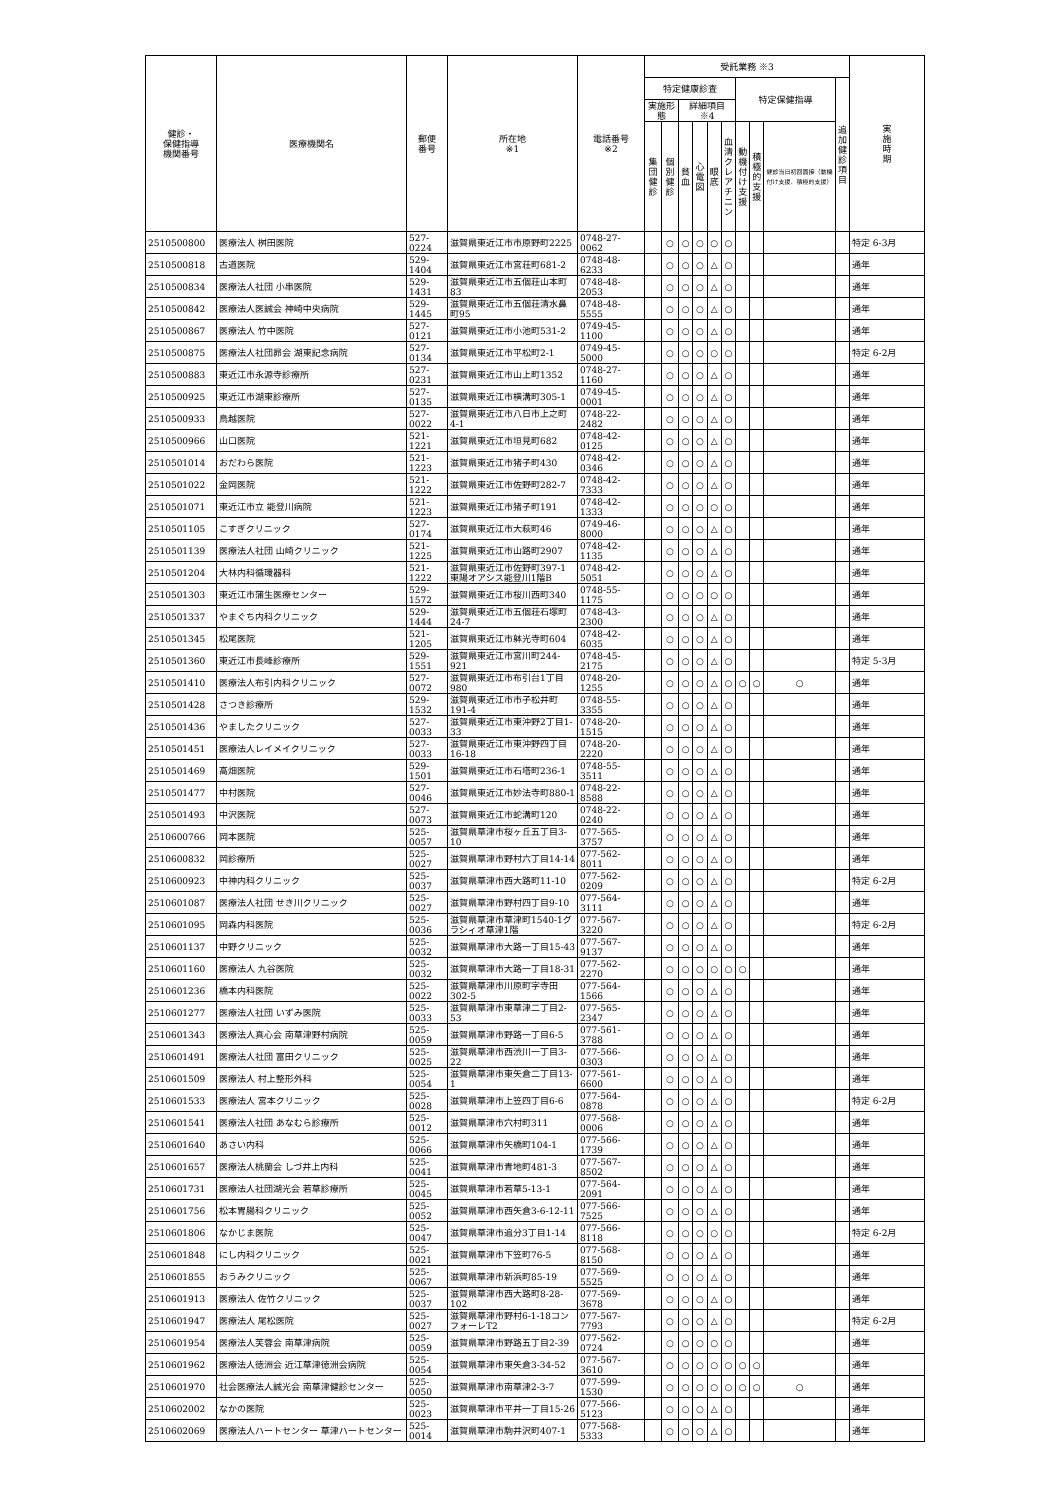| 健診・ 保健指導 機関番号 | 医療機関名 | 郵便 番号 | 所在地 ※1 | 電話番号 ※2 | 受託業務 ※3 | | | | | | | | | | 実 施 時 期 |
| --- | --- | --- | --- | --- | --- | --- | --- | --- | --- | --- | --- | --- | --- | --- | --- |
| | | | | | 特定健康診査 | | | | | | 特定保健指導 | | | 追 加 健 診 項 目 | |
| | | | | | 実施形態 | | 詳細項目 ※4 | | | | | | | | |
| | | | | | 集 団 健 診 | 個 別 健 診 | 貧 血 | 心 電 図 | 眼 底 | 血 清 ク レ ア チ ニ ン | 動 機 付 け 支 援 | 積 極 的 支 援 | 健診当日初回面接（動機付け支援、積極的支援） | | |
| 2510500800 | 医療法人 桝田医院 | 527-0224 | 滋賀県東近江市市原野町2225 | 0748-27-0062 | | ○ | ○ | ○ | ○ | ○ | | | | | 特定 6-3月 |
| 2510500818 | 古道医院 | 529-1404 | 滋賀県東近江市宮荘町681-2 | 0748-48-6233 | | ○ | ○ | ○ | △ | ○ | | | | | 通年 |
| 2510500834 | 医療法人社団 小串医院 | 529-1431 | 滋賀県東近江市五個荘山本町83 | 0748-48-2053 | | ○ | ○ | ○ | △ | ○ | | | | | 通年 |
| 2510500842 | 医療法人医誠会 神崎中央病院 | 529-1445 | 滋賀県東近江市五個荘清水鼻町95 | 0748-48-5555 | | ○ | ○ | ○ | △ | ○ | | | | | 通年 |
| 2510500867 | 医療法人 竹中医院 | 527-0121 | 滋賀県東近江市小池町531-2 | 0749-45-1100 | | ○ | ○ | ○ | △ | ○ | | | | | 通年 |
| 2510500875 | 医療法人社団昴会 湖東記念病院 | 527-0134 | 滋賀県東近江市平松町2-1 | 0749-45-5000 | | ○ | ○ | ○ | ○ | ○ | | | | | 特定 6-2月 |
| 2510500883 | 東近江市永源寺診療所 | 527-0231 | 滋賀県東近江市山上町1352 | 0748-27-1160 | | ○ | ○ | ○ | △ | ○ | | | | | 通年 |
| 2510500925 | 東近江市湖東診療所 | 527-0135 | 滋賀県東近江市横溝町305-1 | 0749-45-0001 | | ○ | ○ | ○ | △ | ○ | | | | | 通年 |
| 2510500933 | 鳥越医院 | 527-0022 | 滋賀県東近江市八日市上之町4-1 | 0748-22-2482 | | ○ | ○ | ○ | △ | ○ | | | | | 通年 |
| 2510500966 | 山口医院 | 521-1221 | 滋賀県東近江市垣見町682 | 0748-42-0125 | | ○ | ○ | ○ | △ | ○ | | | | | 通年 |
| 2510501014 | おだわら医院 | 521-1223 | 滋賀県東近江市猪子町430 | 0748-42-0346 | | ○ | ○ | ○ | △ | ○ | | | | | 通年 |
| 2510501022 | 金岡医院 | 521-1222 | 滋賀県東近江市佐野町282-7 | 0748-42-7333 | | ○ | ○ | ○ | △ | ○ | | | | | 通年 |
| 2510501071 | 東近江市立 能登川病院 | 521-1223 | 滋賀県東近江市猪子町191 | 0748-42-1333 | | ○ | ○ | ○ | ○ | ○ | | | | | 通年 |
| 2510501105 | こすぎクリニック | 527-0174 | 滋賀県東近江市大萩町46 | 0749-46-8000 | | ○ | ○ | ○ | △ | ○ | | | | | 通年 |
| 2510501139 | 医療法人社団 山崎クリニック | 521-1225 | 滋賀県東近江市山路町2907 | 0748-42-1135 | | ○ | ○ | ○ | △ | ○ | | | | | 通年 |
| 2510501204 | 大林内科循環器科 | 521-1222 | 滋賀県東近江市佐野町397-1 東陽オアシス能登川1階B | 0748-42-5051 | | ○ | ○ | ○ | △ | ○ | | | | | 通年 |
| 2510501303 | 東近江市蒲生医療センター | 529-1572 | 滋賀県東近江市桜川西町340 | 0748-55-1175 | | ○ | ○ | ○ | ○ | ○ | | | | | 通年 |
| 2510501337 | やまぐち内科クリニック | 529-1444 | 滋賀県東近江市五個荘石塚町24-7 | 0748-43-2300 | | ○ | ○ | ○ | △ | ○ | | | | | 通年 |
| 2510501345 | 松尾医院 | 521-1205 | 滋賀県東近江市躰光寺町604 | 0748-42-6035 | | ○ | ○ | ○ | △ | ○ | | | | | 通年 |
| 2510501360 | 東近江市長峰診療所 | 529-1551 | 滋賀県東近江市宮川町244-921 | 0748-45-2175 | | ○ | ○ | ○ | △ | ○ | | | | | 特定 5-3月 |
| 2510501410 | 医療法人布引内科クリニック | 527-0072 | 滋賀県東近江市布引台1丁目980 | 0748-20-1255 | | ○ | ○ | ○ | △ | ○ | ○ | ○ | ○ | | 通年 |
| 2510501428 | さつき診療所 | 529-1532 | 滋賀県東近江市市子松井町191-4 | 0748-55-3355 | | ○ | ○ | ○ | △ | ○ | | | | | 通年 |
| 2510501436 | やましたクリニック | 527-0033 | 滋賀県東近江市東沖野2丁目1-33 | 0748-20-1515 | | ○ | ○ | ○ | △ | ○ | | | | | 通年 |
| 2510501451 | 医療法人レイメイクリニック | 527-0033 | 滋賀県東近江市東沖野四丁目16-18 | 0748-20-2220 | | ○ | ○ | ○ | △ | ○ | | | | | 通年 |
| 2510501469 | 高畑医院 | 529-1501 | 滋賀県東近江市石塔町236-1 | 0748-55-3511 | | ○ | ○ | ○ | △ | ○ | | | | | 通年 |
| 2510501477 | 中村医院 | 527-0046 | 滋賀県東近江市妙法寺町880-1 | 0748-22-8588 | | ○ | ○ | ○ | △ | ○ | | | | | 通年 |
| 2510501493 | 中沢医院 | 527-0073 | 滋賀県東近江市蛇溝町120 | 0748-22-0240 | | ○ | ○ | ○ | △ | ○ | | | | | 通年 |
| 2510600766 | 岡本医院 | 525-0057 | 滋賀県草津市桜ヶ丘五丁目3-10 | 077-565-3757 | | ○ | ○ | ○ | △ | ○ | | | | | 通年 |
| 2510600832 | 岡診療所 | 525-0027 | 滋賀県草津市野村六丁目14-14 | 077-562-8011 | | ○ | ○ | ○ | △ | ○ | | | | | 通年 |
| 2510600923 | 中神内科クリニック | 525-0037 | 滋賀県草津市西大路町11-10 | 077-562-0209 | | ○ | ○ | ○ | △ | ○ | | | | | 特定 6-2月 |
| 2510601087 | 医療法人社団 せき川クリニック | 525-0027 | 滋賀県草津市野村四丁目9-10 | 077-564-3111 | | ○ | ○ | ○ | △ | ○ | | | | | 通年 |
| 2510601095 | 岡森内科医院 | 525-0036 | 滋賀県草津市草津町1540-1グラシィオ草津1階 | 077-567-3220 | | ○ | ○ | ○ | △ | ○ | | | | | 特定 6-2月 |
| 2510601137 | 中野クリニック | 525-0032 | 滋賀県草津市大路一丁目15-43 | 077-567-9137 | | ○ | ○ | ○ | △ | ○ | | | | | 通年 |
| 2510601160 | 医療法人 九谷医院 | 525-0032 | 滋賀県草津市大路一丁目18-31 | 077-562-2270 | | ○ | ○ | ○ | ○ | ○ | ○ | | | | 通年 |
| 2510601236 | 橋本内科医院 | 525-0022 | 滋賀県草津市川原町字寺田302-5 | 077-564-1566 | | ○ | ○ | ○ | △ | ○ | | | | | 通年 |
| 2510601277 | 医療法人社団 いずみ医院 | 525-0033 | 滋賀県草津市東草津二丁目2-53 | 077-565-2347 | | ○ | ○ | ○ | △ | ○ | | | | | 通年 |
| 2510601343 | 医療法人真心会 南草津野村病院 | 525-0059 | 滋賀県草津市野路一丁目6-5 | 077-561-3788 | | ○ | ○ | ○ | △ | ○ | | | | | 通年 |
| 2510601491 | 医療法人社団 富田クリニック | 525-0025 | 滋賀県草津市西渋川一丁目3-22 | 077-566-0303 | | ○ | ○ | ○ | △ | ○ | | | | | 通年 |
| 2510601509 | 医療法人 村上整形外科 | 525-0054 | 滋賀県草津市東矢倉二丁目13-1 | 077-561-6600 | | ○ | ○ | ○ | △ | ○ | | | | | 通年 |
| 2510601533 | 医療法人 宮本クリニック | 525-0028 | 滋賀県草津市上笠四丁目6-6 | 077-564-0878 | | ○ | ○ | ○ | △ | ○ | | | | | 特定 6-2月 |
| 2510601541 | 医療法人社団 あなむら診療所 | 525-0012 | 滋賀県草津市穴村町311 | 077-568-0006 | | ○ | ○ | ○ | △ | ○ | | | | | 通年 |
| 2510601640 | あさい内科 | 525-0066 | 滋賀県草津市矢橋町104-1 | 077-566-1739 | | ○ | ○ | ○ | △ | ○ | | | | | 通年 |
| 2510601657 | 医療法人桃蘭会 しづ井上内科 | 525-0041 | 滋賀県草津市青地町481-3 | 077-567-8502 | | ○ | ○ | ○ | △ | ○ | | | | | 通年 |
| 2510601731 | 医療法人社団湖光会 若草診療所 | 525-0045 | 滋賀県草津市若草5-13-1 | 077-564-2091 | | ○ | ○ | ○ | △ | ○ | | | | | 通年 |
| 2510601756 | 松本胃腸科クリニック | 525-0052 | 滋賀県草津市西矢倉3-6-12-11 | 077-566-7525 | | ○ | ○ | ○ | △ | ○ | | | | | 通年 |
| 2510601806 | なかじま医院 | 525-0047 | 滋賀県草津市追分3丁目1-14 | 077-566-8118 | | ○ | ○ | ○ | ○ | ○ | | | | | 特定 6-2月 |
| 2510601848 | にし内科クリニック | 525-0021 | 滋賀県草津市下笠町76-5 | 077-568-8150 | | ○ | ○ | ○ | △ | ○ | | | | | 通年 |
| 2510601855 | おうみクリニック | 525-0067 | 滋賀県草津市新浜町85-19 | 077-569-5525 | | ○ | ○ | ○ | △ | ○ | | | | | 通年 |
| 2510601913 | 医療法人 佐竹クリニック | 525-0037 | 滋賀県草津市西大路町8-28-102 | 077-569-3678 | | ○ | ○ | ○ | △ | ○ | | | | | 通年 |
| 2510601947 | 医療法人 尾松医院 | 525-0027 | 滋賀県草津市野村6-1-18コンフォーレT2 | 077-567-7793 | | ○ | ○ | ○ | △ | ○ | | | | | 特定 6-2月 |
| 2510601954 | 医療法人芙蓉会 南草津病院 | 525-0059 | 滋賀県草津市野路五丁目2-39 | 077-562-0724 | | ○ | ○ | ○ | ○ | ○ | | | | | 通年 |
| 2510601962 | 医療法人徳洲会 近江草津徳洲会病院 | 525-0054 | 滋賀県草津市東矢倉3-34-52 | 077-567-3610 | | ○ | ○ | ○ | ○ | ○ | ○ | ○ | | | 通年 |
| 2510601970 | 社会医療法人誠光会 南草津健診センター | 525-0050 | 滋賀県草津市南草津2-3-7 | 077-599-1530 | | ○ | ○ | ○ | ○ | ○ | ○ | ○ | ○ | | 通年 |
| 2510602002 | なかの医院 | 525-0023 | 滋賀県草津市平井一丁目15-26 | 077-566-5123 | | ○ | ○ | ○ | △ | ○ | | | | | 通年 |
| 2510602069 | 医療法人ハートセンター 草津ハートセンター | 525-0014 | 滋賀県草津市駒井沢町407-1 | 077-568-5333 | | ○ | ○ | ○ | △ | ○ | | | | | 通年 |